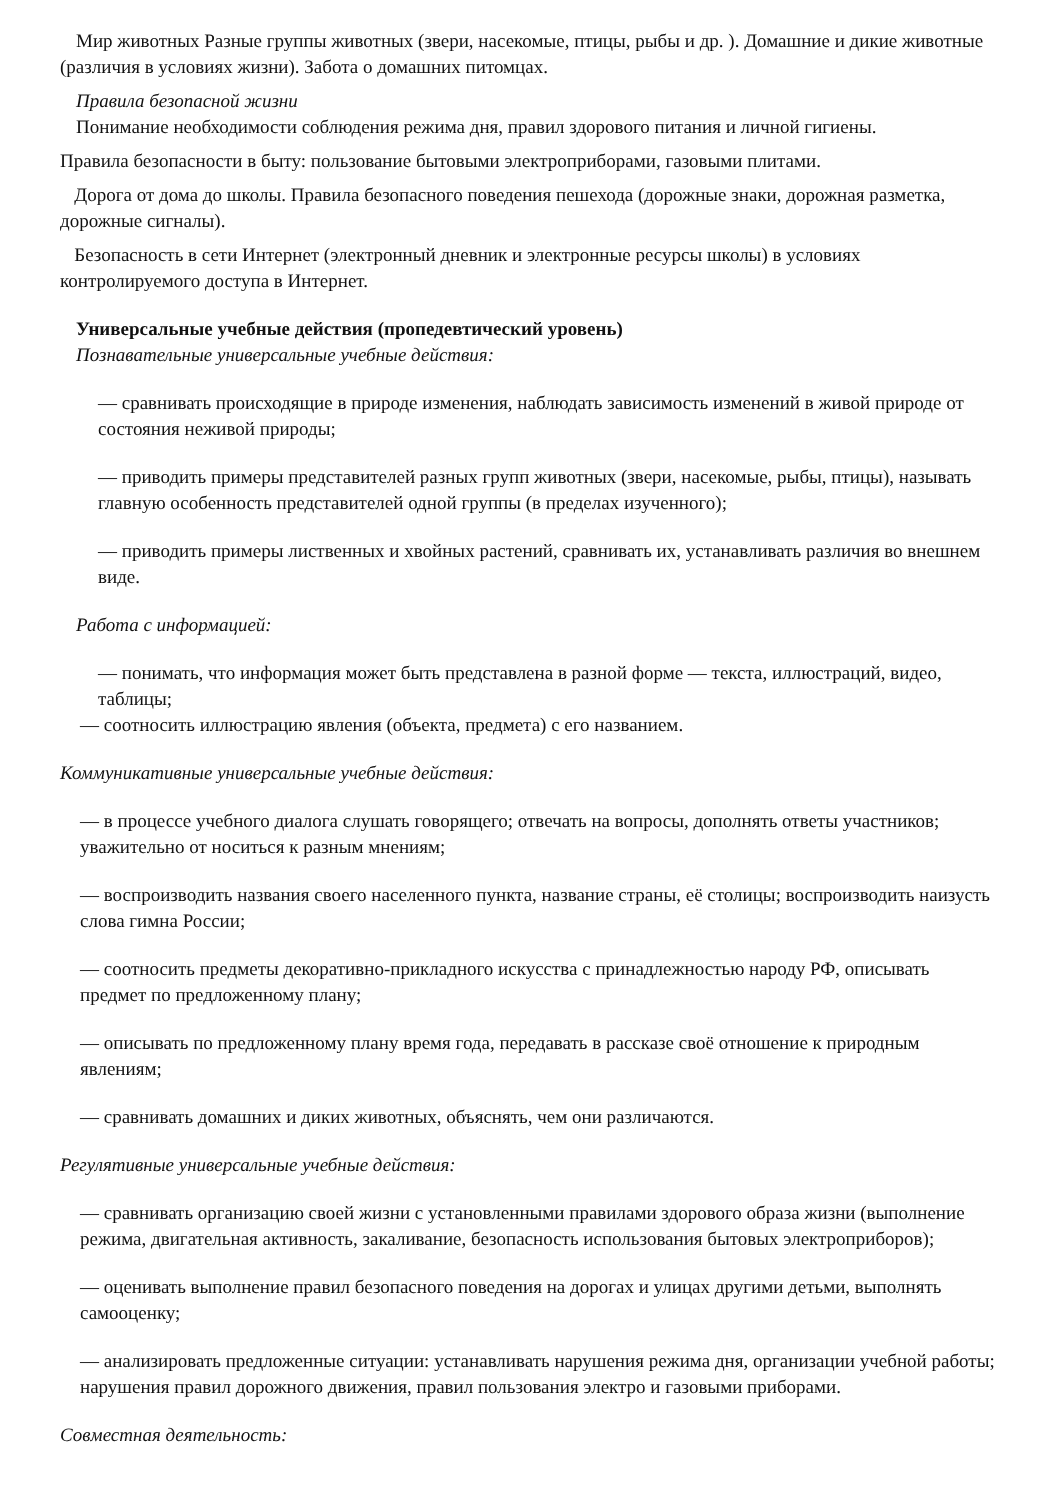Мир животных Разные группы животных (звери, насекомые, птицы, рыбы и др. ). Домашние и дикие животные (различия в условиях жизни). Забота о домашних питомцах.
Правила безопасной жизни
Понимание необходимости соблюдения режима дня, правил здорового питания и личной гигиены.
Правила безопасности в быту: пользование бытовыми электроприборами, газовыми плитами.
Дорога от дома до школы. Правила безопасного поведения пешехода (дорожные знаки, дорожная разметка, дорожные сигналы).
Безопасность в сети Интернет (электронный дневник и электронные ресурсы школы) в условиях контролируемого доступа в Интернет.
Универсальные учебные действия (пропедевтический уровень)
Познавательные универсальные учебные действия:
— сравнивать происходящие в природе изменения, наблюдать зависимость изменений в живой природе от состояния неживой природы;
— приводить примеры представителей разных групп животных (звери, насекомые, рыбы, птицы), называть главную особенность представителей одной группы (в пределах изученного);
— приводить примеры лиственных и хвойных растений, сравнивать их, устанавливать различия во внешнем виде.
Работа с информацией:
— понимать, что информация может быть представлена в разной форме — текста, иллюстраций, видео, таблицы;
— соотносить иллюстрацию явления (объекта, предмета) с его названием.
Коммуникативные универсальные учебные действия:
— в процессе учебного диалога слушать говорящего; отвечать на вопросы, дополнять ответы участников; уважительно от носиться к разным мнениям;
— воспроизводить названия своего населенного пункта, название страны, её столицы; воспроизводить наизусть слова гимна России;
— соотносить предметы декоративно-прикладного искусства с принадлежностью народу РФ, описывать предмет по предложенному плану;
— описывать по предложенному плану время года, передавать в рассказе своё отношение к природным явлениям;
— сравнивать домашних и диких животных, объяснять, чем они различаются.
Регулятивные универсальные учебные действия:
— сравнивать организацию своей жизни с установленными правилами здорового образа жизни (выполнение режима, двигательная активность, закаливание, безопасность использования бытовых электроприборов);
— оценивать выполнение правил безопасного поведения на дорогах и улицах другими детьми, выполнять самооценку;
— анализировать предложенные ситуации: устанавливать нарушения режима дня, организации учебной работы; нарушения правил дорожного движения, правил пользования электро и газовыми приборами.
Совместная деятельность: